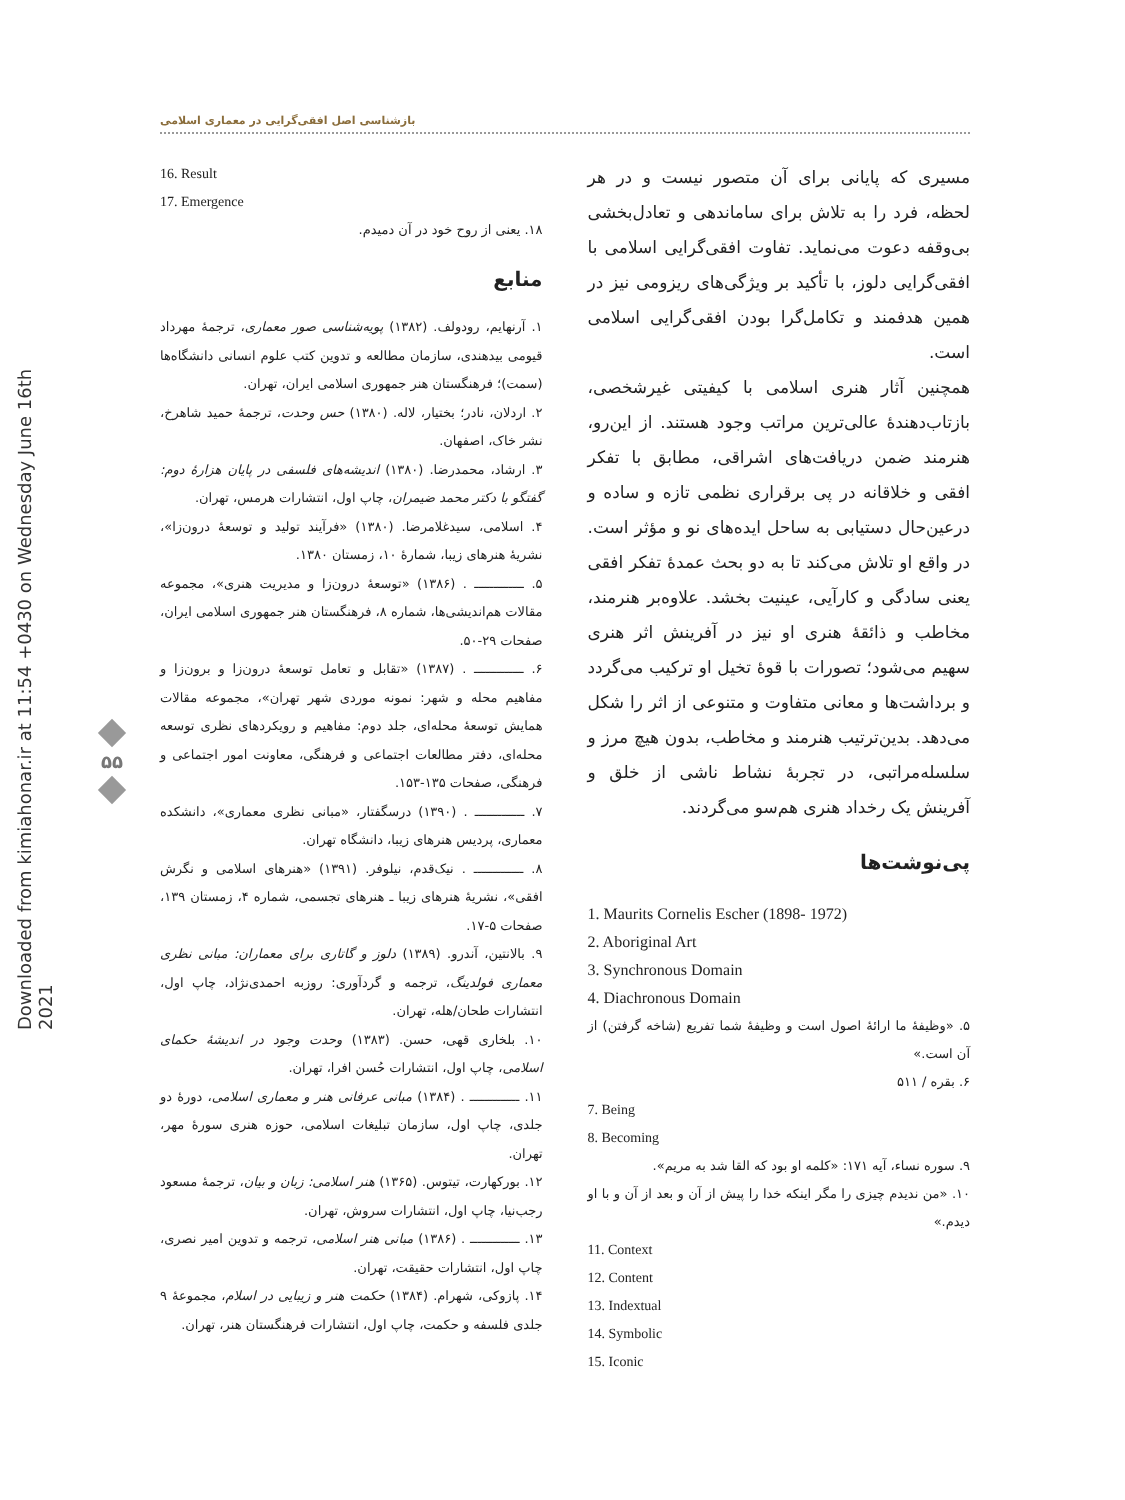Downloaded from kimiahonar.ir at 11:54 +0430 on Wednesday June 16th 2021
بازشناسی اصل افقی‌گرایی در معماری اسلامی
۵۵
مسیری که پایانی برای آن متصور نیست و در هر لحظه، فرد را به تلاش برای ساماندهی و تعادل‌بخشی بی‌وقفه دعوت می‌نماید. تفاوت افقی‌گرایی اسلامی با افقی‌گرایی دلوز، با تأکید بر ویژگی‌های ریزومی نیز در همین هدفمند و تکامل‌گرا بودن افقی‌گرایی اسلامی است.
همچنین آثار هنری اسلامی با کیفیتی غیرشخصی، بازتاب‌دهندهٔ عالی‌ترین مراتب وجود هستند. از این‌رو، هنرمند ضمن دریافت‌های اشراقی، مطابق با تفکر افقی و خلاقانه در پی برقراری نظمی تازه و ساده و درعین‌حال دستیابی به ساحل ایده‌های نو و مؤثر است. در واقع او تلاش می‌کند تا به دو بحث عمدهٔ تفکر افقی یعنی سادگی و کارآیی، عینیت بخشد. علاوه‌بر هنرمند، مخاطب و ذائقهٔ هنری او نیز در آفرینش اثر هنری سهیم می‌شود؛ تصورات با قوهٔ تخیل او ترکیب می‌گردد و برداشت‌ها و معانی متفاوت و متنوعی از اثر را شکل می‌دهد. بدین‌ترتیب هنرمند و مخاطب، بدون هیچ مرز و سلسله‌مراتبی، در تجربهٔ نشاط ناشی از خلق و آفرینش یک رخداد هنری هم‌سو می‌گردند.
پی‌نوشت‌ها
1. Maurits Cornelis Escher (1898- 1972)
2. Aboriginal Art
3. Synchronous Domain
4. Diachronous Domain
۵. «وظیفهٔ ما ارائهٔ اصول است و وظیفهٔ شما تفریع (شاخه گرفتن) از آن است.»
۶. بقره / ۵۱۱
7. Being
8. Becoming
۹. سوره نساء، آیه ۱۷۱: «کلمه او بود که القا شد به مریم».
۱۰. «من ندیدم چیزی را مگر اینکه خدا را پیش از آن و بعد از آن و با او دیدم.»
11. Context
12. Content
13. Indextual
14. Symbolic
15. Iconic
16. Result
17. Emergence
۱۸. یعنی از روح خود در آن دمیدم.
منابع
۱. آرنهایم، رودولف. (۱۳۸۲) پویه‌شناسی صور معماری، ترجمهٔ مهرداد قیومی بیدهندی، سازمان مطالعه و تدوین کتب علوم انسانی دانشگاه‌ها (سمت)؛ فرهنگستان هنر جمهوری اسلامی ایران، تهران.
۲. اردلان، نادر؛ بختیار، لاله. (۱۳۸۰) حس وحدت، ترجمهٔ حمید شاهرخ، نشر خاک، اصفهان.
۳. ارشاد، محمدرضا. (۱۳۸۰) اندیشه‌های فلسفی در پایان هزارهٔ دوم: گفتگو با دکتر محمد ضیمران، چاپ اول، انتشارات هرمس، تهران.
۴. اسلامی، سیدغلامرضا. (۱۳۸۰) «فرآیند تولید و توسعهٔ درون‌زا»، نشریهٔ هنرهای زیبا، شمارهٔ ۱۰، زمستان ۱۳۸۰.
۵. ـــــــــــــ . (۱۳۸۶) «توسعهٔ درون‌زا و مدیریت هنری»، مجموعه مقالات هم‌اندیشی‌ها، شماره ۸، فرهنگستان هنر جمهوری اسلامی ایران، صفحات ۲۹-۵۰.
۶. ـــــــــــــ . (۱۳۸۷) «تقابل و تعامل توسعهٔ درون‌زا و برون‌زا و مفاهیم محله و شهر: نمونه موردی شهر تهران»، مجموعه مقالات همایش توسعهٔ محله‌ای، جلد دوم: مفاهیم و رویکردهای نظری توسعه محله‌ای، دفتر مطالعات اجتماعی و فرهنگی، معاونت امور اجتماعی و فرهنگی، صفحات ۱۳۵-۱۵۳.
۷. ـــــــــــــ . (۱۳۹۰) درسگفتار، «مبانی نظری معماری»، دانشکده معماری، پردیس هنرهای زیبا، دانشگاه تهران.
۸. ـــــــــــــ . نیک‌قدم، نیلوفر. (۱۳۹۱) «هنرهای اسلامی و نگرش افقی»، نشریهٔ هنرهای زیبا ـ هنرهای تجسمی، شماره ۴، زمستان ۱۳۹، صفحات ۵-۱۷.
۹. بالانتین، آندرو. (۱۳۸۹) دلوز و گاتاری برای معماران: مبانی نظری معماری فولدینگ، ترجمه و گردآوری: روزبه احمدی‌نژاد، چاپ اول، انتشارات طحان/هله، تهران.
۱۰. بلخاری قهی، حسن. (۱۳۸۳) وحدت وجود در اندیشهٔ حکمای اسلامی، چاپ اول، انتشارات حُسن افرا، تهران.
۱۱. ـــــــــــــ . (۱۳۸۴) مبانی عرفانی هنر و معماری اسلامی، دورهٔ دو جلدی، چاپ اول، سازمان تبلیغات اسلامی، حوزه هنری سورهٔ مهر، تهران.
۱۲. بورکهارت، تیتوس. (۱۳۶۵) هنر اسلامی: زبان و بیان، ترجمهٔ مسعود رجب‌نیا، چاپ اول، انتشارات سروش، تهران.
۱۳. ـــــــــــــ . (۱۳۸۶) مبانی هنر اسلامی، ترجمه و تدوین امیر نصری، چاپ اول، انتشارات حقیقت، تهران.
۱۴. پازوکی، شهرام. (۱۳۸۴) حکمت هنر و زیبایی در اسلام، مجموعهٔ ۹ جلدی فلسفه و حکمت، چاپ اول، انتشارات فرهنگستان هنر، تهران.